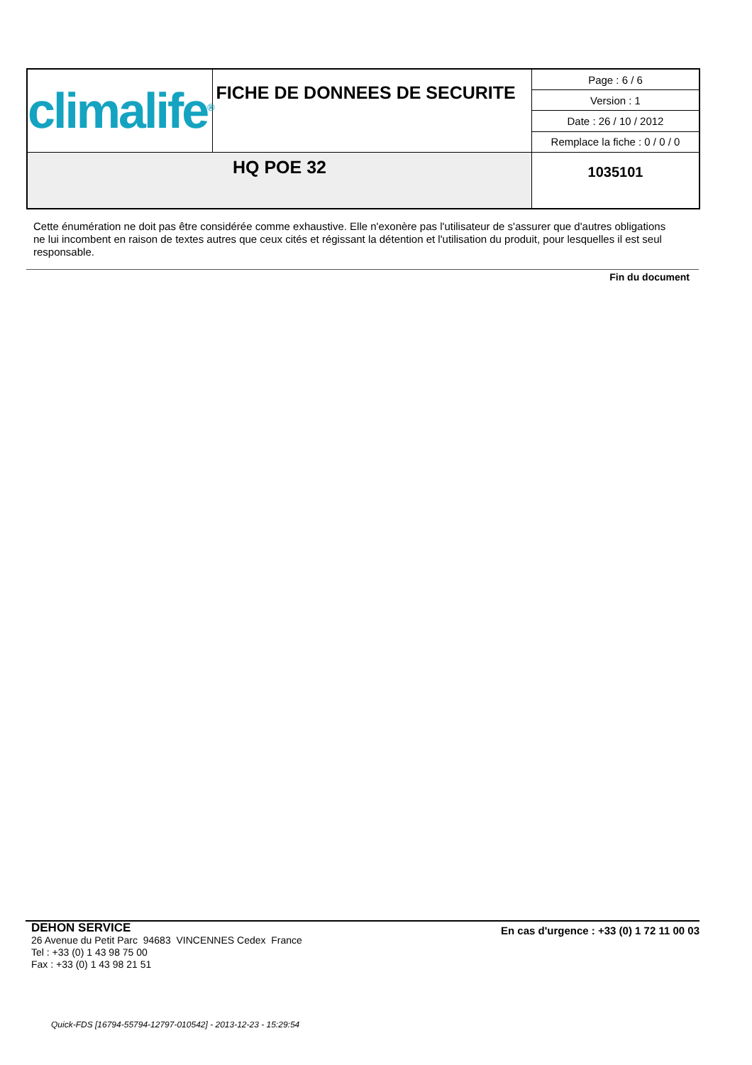| climalife<sup>®</sup> | FICHE DE DONNEES DE SECURITE | Page : 6 / 6 |
| | | Version : 1 |
| | | Date : 26 / 10 / 2012 |
| | | Remplace la fiche : 0 / 0 / 0 |
| HQ POE 32 | | 1035101 |
Cette énumération ne doit pas être considérée comme exhaustive. Elle n'exonère pas l'utilisateur de s'assurer que d'autres obligations ne lui incombent en raison de textes autres que ceux cités et régissant la détention et l'utilisation du produit, pour lesquelles il est seul responsable.
Fin du document
DEHON SERVICE
26 Avenue du Petit Parc 94683 VINCENNES Cedex France
Tel : +33 (0) 1 43 98 75 00
Fax : +33 (0) 1 43 98 21 51
En cas d'urgence : +33 (0) 1 72 11 00 03
Quick-FDS [16794-55794-12797-010542] - 2013-12-23 - 15:29:54